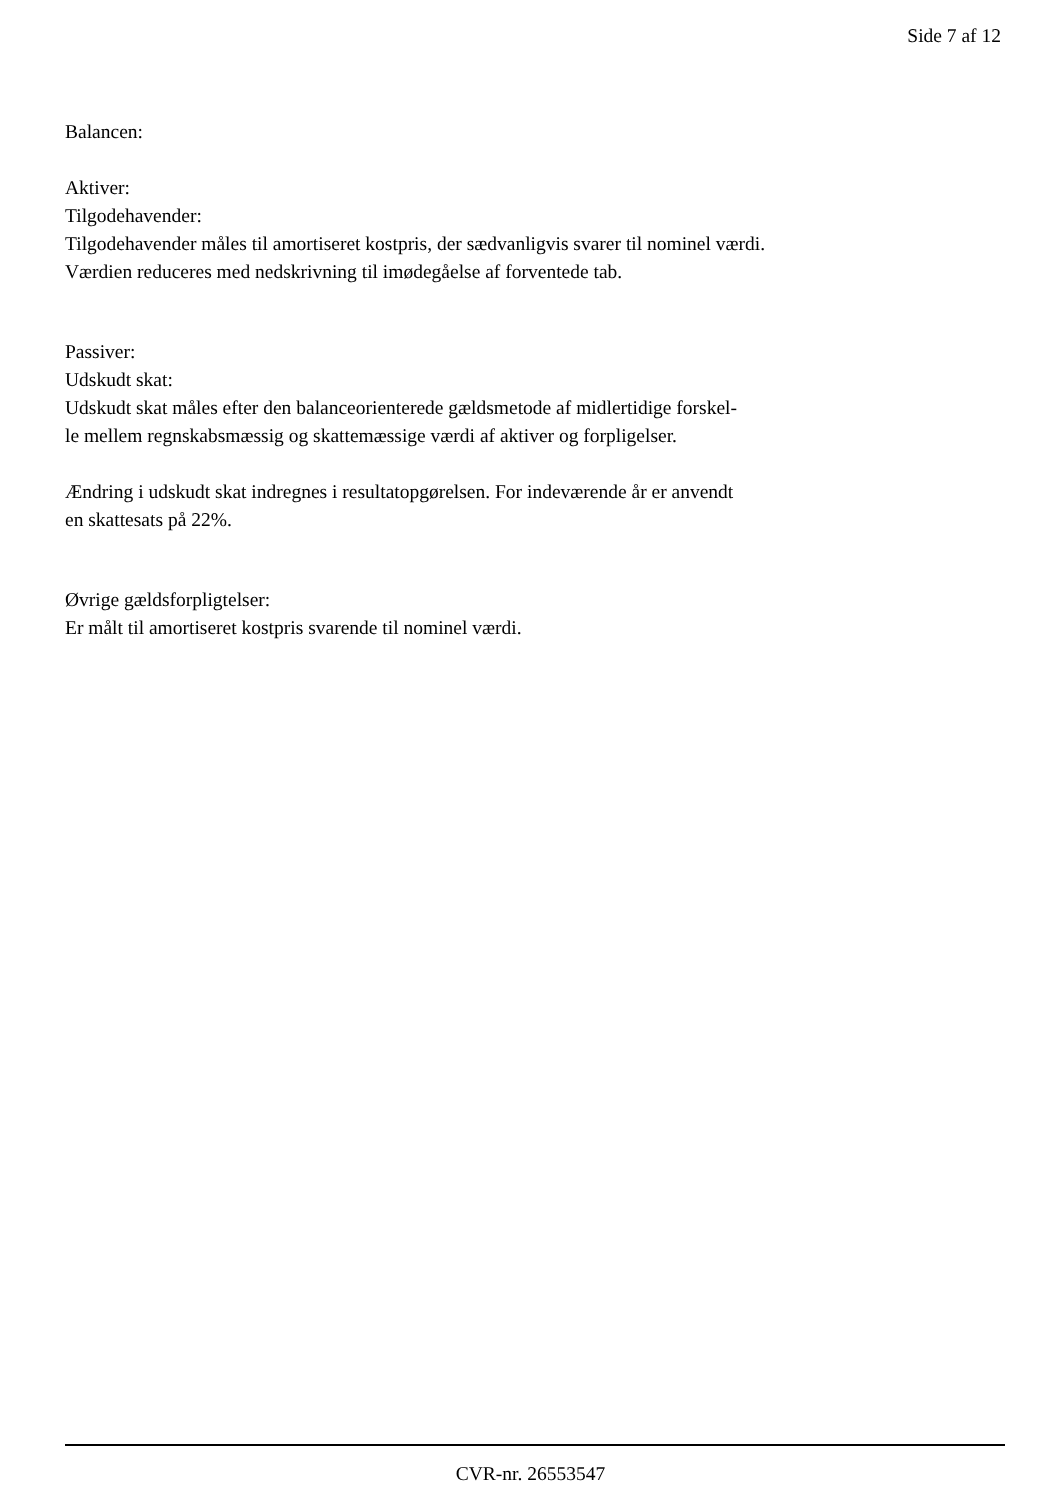Side 7 af 12
Balancen:
Aktiver:
Tilgodehavender:
Tilgodehavender måles til amortiseret kostpris, der sædvanligvis svarer til nominel værdi.
Værdien reduceres med nedskrivning til imødegåelse af forventede tab.
Passiver:
Udskudt skat:
Udskudt skat måles efter den balanceorienterede gældsmetode af midlertidige forskel-
le mellem regnskabsmæssig og skattemæssige værdi af aktiver og forpligelser.
Ændring i udskudt skat indregnes i resultatopgørelsen. For indeværende år er anvendt
en skattesats på 22%.
Øvrige gældsforpligtelser:
Er målt til amortiseret kostpris svarende til nominel værdi.
CVR-nr. 26553547